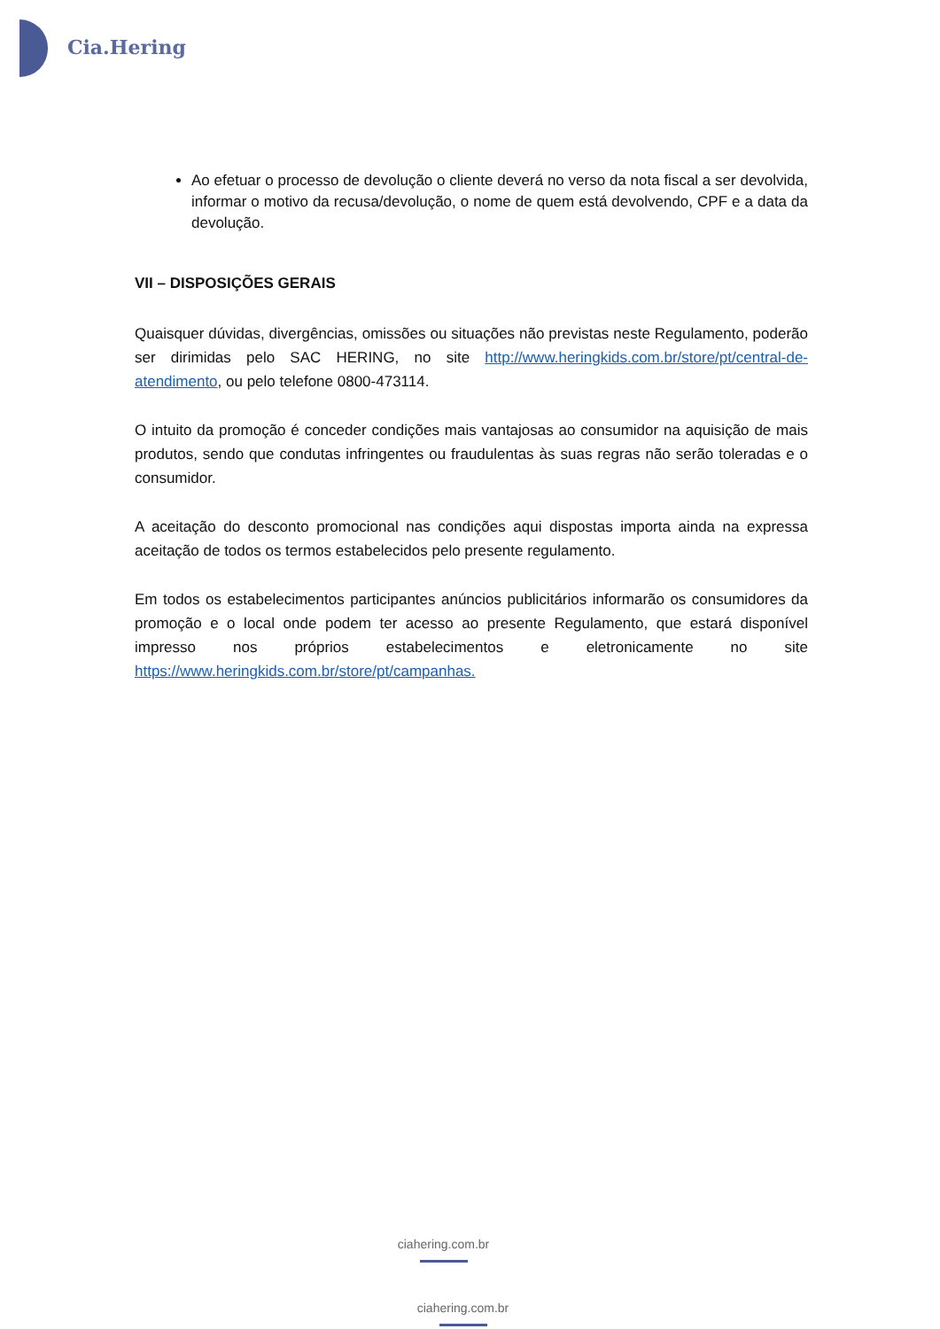Cia.Hering
Ao efetuar o processo de devolução o cliente deverá no verso da nota fiscal a ser devolvida, informar o motivo da recusa/devolução, o nome de quem está devolvendo, CPF e a data da devolução.
VII – DISPOSIÇÕES GERAIS
Quaisquer dúvidas, divergências, omissões ou situações não previstas neste Regulamento, poderão ser dirimidas pelo SAC HERING, no site http://www.heringkids.com.br/store/pt/central-de-atendimento, ou pelo telefone 0800-473114.
O intuito da promoção é conceder condições mais vantajosas ao consumidor na aquisição de mais produtos, sendo que condutas infringentes ou fraudulentas às suas regras não serão toleradas e o consumidor.
A aceitação do desconto promocional nas condições aqui dispostas importa ainda na expressa aceitação de todos os termos estabelecidos pelo presente regulamento.
Em todos os estabelecimentos participantes anúncios publicitários informarão os consumidores da promoção e o local onde podem ter acesso ao presente Regulamento, que estará disponível impresso nos próprios estabelecimentos e eletronicamente no site https://www.heringkids.com.br/store/pt/campanhas.
ciahering.com.br
ciahering.com.br